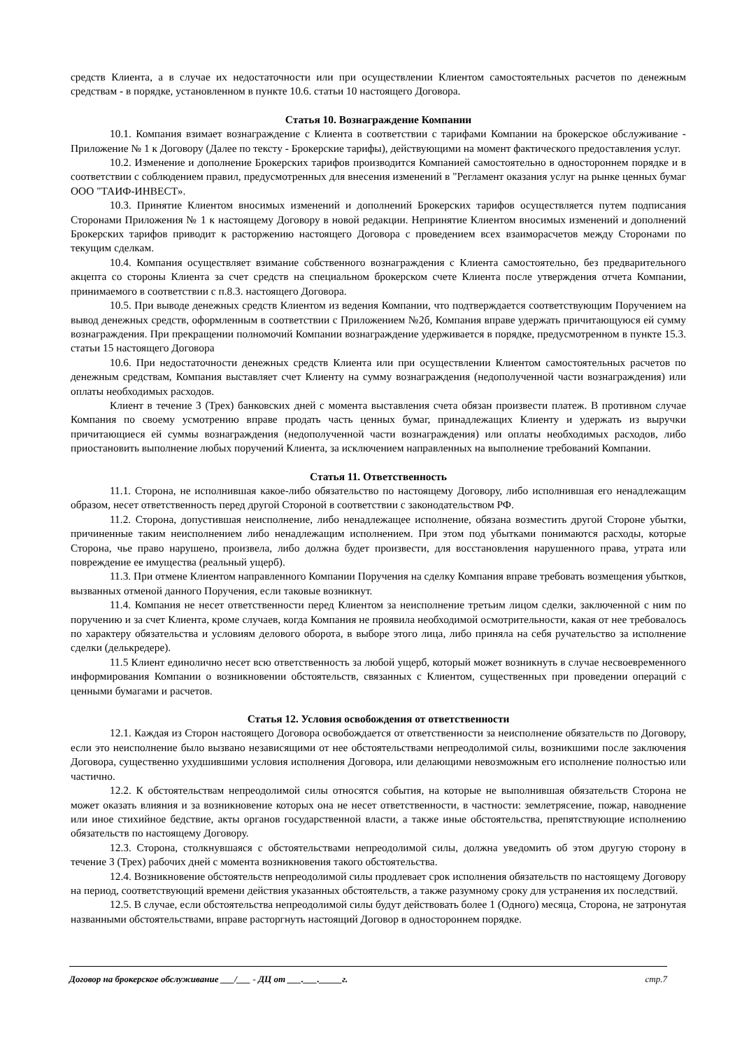средств Клиента, а в случае их недостаточности или при осуществлении Клиентом самостоятельных расчетов по денежным средствам - в порядке, установленном в пункте 10.6. статьи 10 настоящего Договора.
Статья 10. Вознаграждение Компании
10.1. Компания взимает вознаграждение с Клиента в соответствии с тарифами Компании на брокерское обслуживание - Приложение № 1 к Договору (Далее по тексту - Брокерские тарифы), действующими на момент фактического предоставления услуг.
10.2. Изменение и дополнение Брокерских тарифов производится Компанией самостоятельно в одностороннем порядке и в соответствии с соблюдением правил, предусмотренных для внесения изменений в "Регламент оказания услуг на рынке ценных бумаг ООО "ТАИФ-ИНВЕСТ».
10.3. Принятие Клиентом вносимых изменений и дополнений Брокерских тарифов осуществляется путем подписания Сторонами Приложения № 1 к настоящему Договору в новой редакции. Непринятие Клиентом вносимых изменений и дополнений Брокерских тарифов приводит к расторжению настоящего Договора с проведением всех взаиморасчетов между Сторонами по текущим сделкам.
10.4. Компания осуществляет взимание собственного вознаграждения с Клиента самостоятельно, без предварительного акцепта со стороны Клиента за счет средств на специальном брокерском счете Клиента после утверждения отчета Компании, принимаемого в соответствии с п.8.3. настоящего Договора.
10.5. При выводе денежных средств Клиентом из ведения Компании, что подтверждается соответствующим Поручением на вывод денежных средств, оформленным в соответствии с Приложением №2б, Компания вправе удержать причитающуюся ей сумму вознаграждения. При прекращении полномочий Компании вознаграждение удерживается в порядке, предусмотренном в пункте 15.3. статьи 15 настоящего Договора
10.6. При недостаточности денежных средств Клиента или при осуществлении Клиентом самостоятельных расчетов по денежным средствам, Компания выставляет счет Клиенту на сумму вознаграждения (недополученной части вознаграждения) или оплаты необходимых расходов.
Клиент в течение 3 (Трех) банковских дней с момента выставления счета обязан произвести платеж. В противном случае Компания по своему усмотрению вправе продать часть ценных бумаг, принадлежащих Клиенту и удержать из выручки причитающиеся ей суммы вознаграждения (недополученной части вознаграждения) или оплаты необходимых расходов, либо приостановить выполнение любых поручений Клиента, за исключением направленных на выполнение требований Компании.
Статья 11. Ответственность
11.1. Сторона, не исполнившая какое-либо обязательство по настоящему Договору, либо исполнившая его ненадлежащим образом, несет ответственность перед другой Стороной в соответствии с законодательством РФ.
11.2. Сторона, допустившая неисполнение, либо ненадлежащее исполнение, обязана возместить другой Стороне убытки, причиненные таким неисполнением либо ненадлежащим исполнением. При этом под убытками понимаются расходы, которые Сторона, чье право нарушено, произвела, либо должна будет произвести, для восстановления нарушенного права, утрата или повреждение ее имущества (реальный ущерб).
11.3. При отмене Клиентом направленного Компании Поручения на сделку Компания вправе требовать возмещения убытков, вызванных отменой данного Поручения, если таковые возникнут.
11.4. Компания не несет ответственности перед Клиентом за неисполнение третьим лицом сделки, заключенной с ним по поручению и за счет Клиента, кроме случаев, когда Компания не проявила необходимой осмотрительности, какая от нее требовалось по характеру обязательства и условиям делового оборота, в выборе этого лица, либо приняла на себя ручательство за исполнение сделки (делькредере).
11.5 Клиент единолично несет всю ответственность за любой ущерб, который может возникнуть в случае несвоевременного информирования Компании о возникновении обстоятельств, связанных с Клиентом, существенных при проведении операций с ценными бумагами и расчетов.
Статья 12. Условия освобождения от ответственности
12.1. Каждая из Сторон настоящего Договора освобождается от ответственности за неисполнение обязательств по Договору, если это неисполнение было вызвано независящими от нее обстоятельствами непреодолимой силы, возникшими после заключения Договора, существенно ухудшившими условия исполнения Договора, или делающими невозможным его исполнение полностью или частично.
12.2. К обстоятельствам непреодолимой силы относятся события, на которые не выполнившая обязательств Сторона не может оказать влияния и за возникновение которых она не несет ответственности, в частности: землетрясение, пожар, наводнение или иное стихийное бедствие, акты органов государственной власти, а также иные обстоятельства, препятствующие исполнению обязательств по настоящему Договору.
12.3. Сторона, столкнувшаяся с обстоятельствами непреодолимой силы, должна уведомить об этом другую сторону в течение 3 (Трех) рабочих дней с момента возникновения такого обстоятельства.
12.4. Возникновение обстоятельств непреодолимой силы продлевает срок исполнения обязательств по настоящему Договору на период, соответствующий времени действия указанных обстоятельств, а также разумному сроку для устранения их последствий.
12.5. В случае, если обстоятельства непреодолимой силы будут действовать более 1 (Одного) месяца, Сторона, не затронутая названными обстоятельствами, вправе расторгнуть настоящий Договор в одностороннем порядке.
Договор на брокерское обслуживание ___/___ - ДЦ от ___.___._____г. стр.7